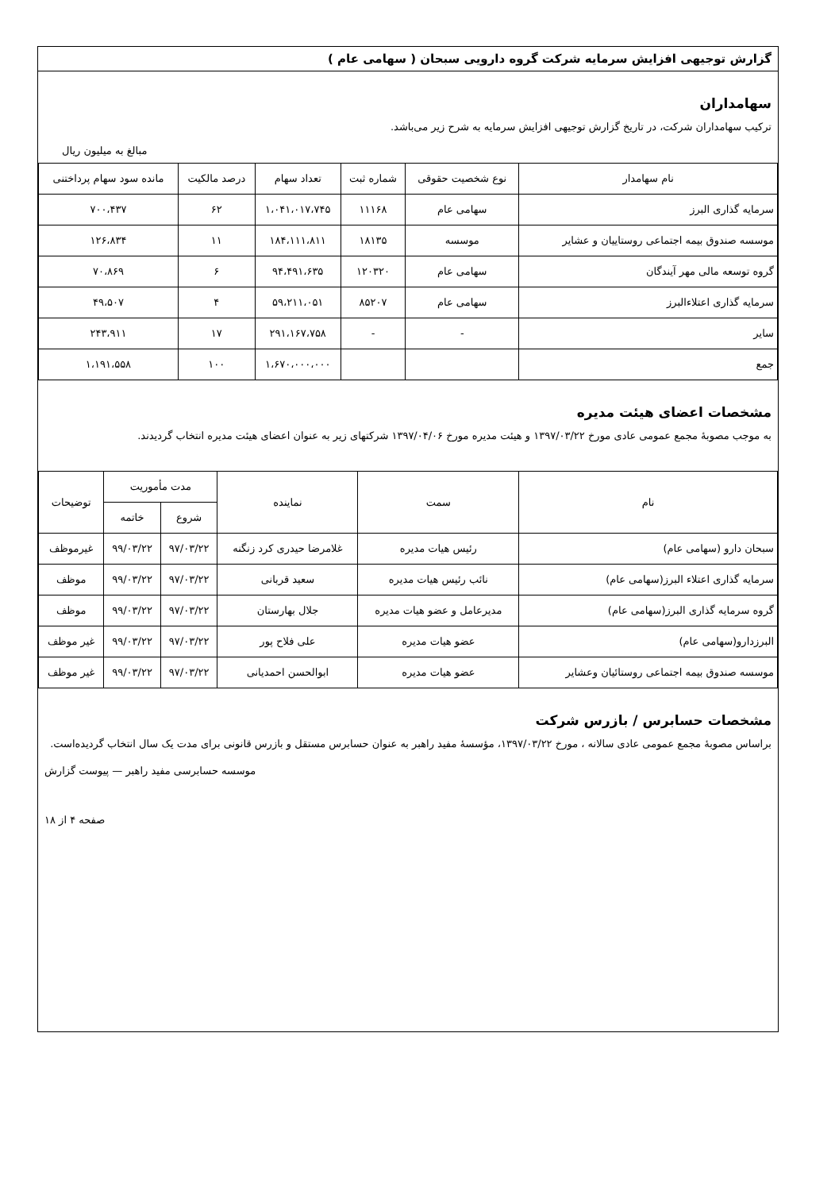گزارش توجیهی افزایش سرمایه شرکت گروه دارویی سبحان ( سهامی عام )
سهامداران
ترکیب سهامداران شرکت، در تاریخ گزارش توجیهی افزایش سرمایه به شرح زیر می‌باشد.
مبالغ به میلیون ریال
| نام سهامدار | نوع شخصیت حقوقی | شماره ثبت | تعداد سهام | درصد مالکیت | مانده سود سهام پرداختنی |
| --- | --- | --- | --- | --- | --- |
| سرمایه گذاری البرز | سهامی عام | ۱۱۱۶۸ | ۱،۰۴۱،۰۱۷،۷۴۵ | ۶۲ | ۷۰۰،۴۳۷ |
| موسسه صندوق بیمه اجتماعی روستاییان و عشایر | موسسه | ۱۸۱۳۵ | ۱۸۴،۱۱۱،۸۱۱ | ۱۱ | ۱۲۶،۸۳۴ |
| گروه توسعه مالی مهر آیندگان | سهامی عام | ۱۲۰۳۲۰ | ۹۴،۴۹۱،۶۳۵ | ۶ | ۷۰،۸۶۹ |
| سرمایه گذاری اعتلاءالبرز | سهامی عام | ۸۵۲۰۷ | ۵۹،۲۱۱،۰۵۱ | ۴ | ۴۹،۵۰۷ |
| سایر | - | - | ۲۹۱،۱۶۷،۷۵۸ | ۱۷ | ۲۴۳،۹۱۱ |
| جمع | | | ۱،۶۷۰،۰۰۰،۰۰۰ | ۱۰۰ | ۱،۱۹۱،۵۵۸ |
مشخصات اعضای هیئت مدیره
به موجب مصوبهٔ مجمع عمومی عادی مورخ ۱۳۹۷/۰۳/۲۲ و هیئت مدیره مورخ ۱۳۹۷/۰۴/۰۶ شرکتهای زیر به عنوان اعضای هیئت مدیره انتخاب گردیدند.
| نام | سمت | نماینده | مدت مأموریت | | توضیحات |
| --- | --- | --- | --- | --- | --- |
| | | | شروع | خاتمه | |
| سبحان دارو (سهامی عام) | رئیس هیات مدیره | غلامرضا حیدری کرد زنگنه | ۹۷/۰۳/۲۲ | ۹۹/۰۳/۲۲ | غیرموظف |
| سرمایه گذاری اعتلاء البرز(سهامی عام) | نائب رئیس هیات مدیره | سعید قربانی | ۹۷/۰۳/۲۲ | ۹۹/۰۳/۲۲ | موظف |
| گروه سرمایه گذاری البرز(سهامی عام) | مدیرعامل و عضو هیات مدیره | جلال بهارستان | ۹۷/۰۳/۲۲ | ۹۹/۰۳/۲۲ | موظف |
| البرزدارو(سهامی عام) | عضو هیات مدیره | علی فلاح پور | ۹۷/۰۳/۲۲ | ۹۹/۰۳/۲۲ | غیر موظف |
| موسسه صندوق بیمه اجتماعی روستائیان وعشایر | عضو هیات مدیره | ابوالحسن احمدیانی | ۹۷/۰۳/۲۲ | ۹۹/۰۳/۲۲ | غیر موظف |
مشخصات حسابرس / بازرس شرکت
براساس مصوبهٔ مجمع عمومی عادی سالانه ، مورخ ۱۳۹۷/۰۳/۲۲، مؤسسهٔ مفید راهبر به عنوان حسابرس مستقل و بازرس قانونی برای مدت یک سال انتخاب گردیده‌است.
موسسه حسابرسی مفید راهبر — پیوست گزارش
صفحه ۴ از ۱۸